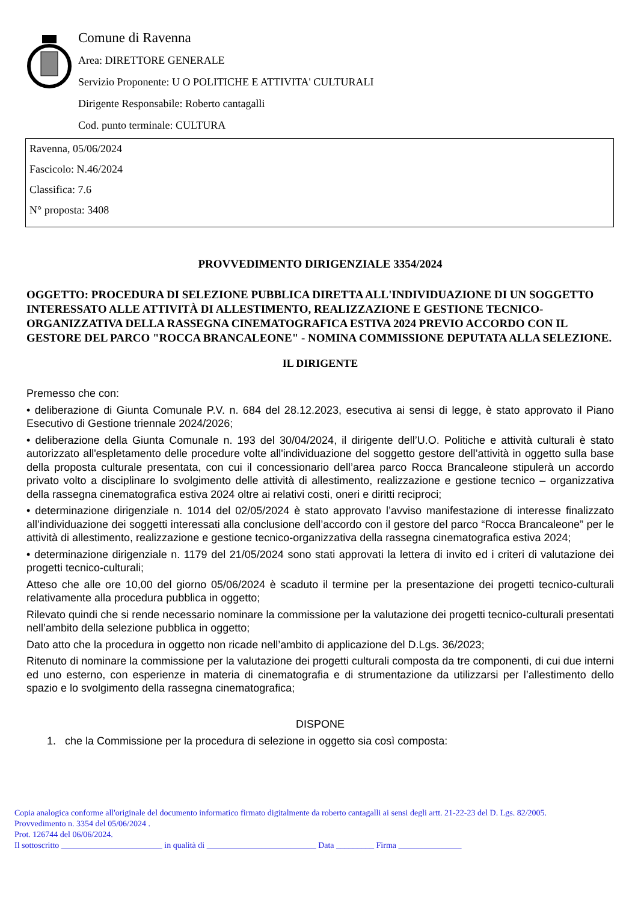Comune di Ravenna
Area: DIRETTORE GENERALE
Servizio Proponente: U O POLITICHE E ATTIVITA' CULTURALI
Dirigente Responsabile: Roberto cantagalli
Cod. punto terminale: CULTURA
Ravenna, 05/06/2024
Fascicolo: N.46/2024
Classifica: 7.6
N° proposta: 3408
PROVVEDIMENTO DIRIGENZIALE 3354/2024
OGGETTO: PROCEDURA DI SELEZIONE PUBBLICA DIRETTA ALL'INDIVIDUAZIONE DI UN SOGGETTO INTERESSATO ALLE ATTIVITÀ DI ALLESTIMENTO, REALIZZAZIONE E GESTIONE TECNICO-ORGANIZZATIVA DELLA RASSEGNA CINEMATOGRAFICA ESTIVA 2024 PREVIO ACCORDO CON IL GESTORE DEL PARCO "ROCCA BRANCALEONE" - NOMINA COMMISSIONE DEPUTATA ALLA SELEZIONE.
IL DIRIGENTE
Premesso che con:
• deliberazione di Giunta Comunale P.V. n. 684 del 28.12.2023, esecutiva ai sensi di legge, è stato approvato il Piano Esecutivo di Gestione triennale 2024/2026;
• deliberazione della Giunta Comunale n. 193 del 30/04/2024, il dirigente dell’U.O. Politiche e attività culturali è stato autorizzato all'espletamento delle procedure volte all'individuazione del soggetto gestore dell’attività in oggetto sulla base della proposta culturale presentata, con cui il concessionario dell’area parco Rocca Brancaleone stipulerà un accordo privato volto a disciplinare lo svolgimento delle attività di allestimento, realizzazione e gestione tecnico – organizzativa della rassegna cinematografica estiva 2024 oltre ai relativi costi, oneri e diritti reciproci;
• determinazione dirigenziale n. 1014 del 02/05/2024 è stato approvato l’avviso manifestazione di interesse finalizzato all’individuazione dei soggetti interessati alla conclusione dell’accordo con il gestore del parco “Rocca Brancaleone” per le attività di allestimento, realizzazione e gestione tecnico-organizzativa della rassegna cinematografica estiva 2024;
• determinazione dirigenziale n. 1179 del 21/05/2024 sono stati approvati la lettera di invito ed i criteri di valutazione dei progetti tecnico-culturali;
Atteso che alle ore 10,00 del giorno 05/06/2024 è scaduto il termine per la presentazione dei progetti tecnico-culturali relativamente alla procedura pubblica in oggetto;
Rilevato quindi che si rende necessario nominare la commissione per la valutazione dei progetti tecnico-culturali presentati nell’ambito della selezione pubblica in oggetto;
Dato atto che la procedura in oggetto non ricade nell’ambito di applicazione del D.Lgs. 36/2023;
Ritenuto di nominare la commissione per la valutazione dei progetti culturali composta da tre componenti, di cui due interni ed uno esterno, con esperienze in materia di cinematografia e di strumentazione da utilizzarsi per l’allestimento dello spazio e lo svolgimento della rassegna cinematografica;
DISPONE
1. che la Commissione per la procedura di selezione in oggetto sia così composta:
Copia analogica conforme all'originale del documento informatico firmato digitalmente da roberto cantagalli ai sensi degli artt. 21-22-23 del D. Lgs. 82/2005.
Provvedimento n. 3354 del 05/06/2024 .
Prot. 126744 del 06/06/2024.
Il sottoscritto ________________________ in qualità di __________________________ Data _________ Firma _______________